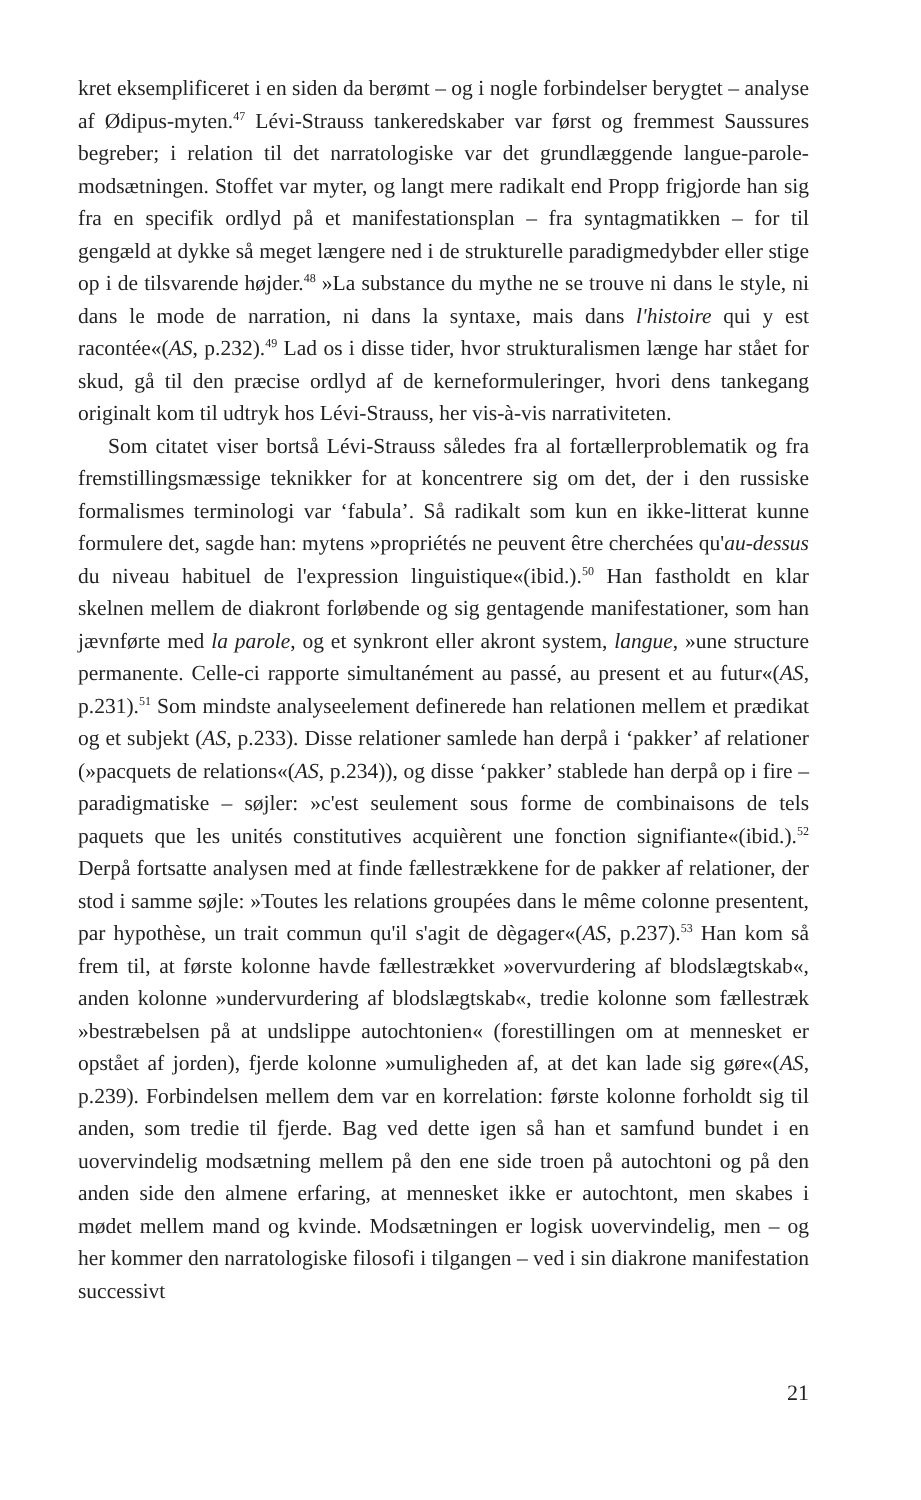kret eksemplificeret i en siden da berømt – og i nogle forbindelser berygtet – analyse af Ødipus-myten.<sup>47</sup> Lévi-Strauss tankeredskaber var først og fremmest Saussures begreber; i relation til det narratologiske var det grundlæggende langue-parole-modsætningen. Stoffet var myter, og langt mere radikalt end Propp frigjorde han sig fra en specifik ordlyd på et manifestationsplan – fra syntagmatikken – for til gengæld at dykke så meget længere ned i de strukturelle paradigmedybder eller stige op i de tilsvarende højder.<sup>48</sup> »La substance du mythe ne se trouve ni dans le style, ni dans le mode de narration, ni dans la syntaxe, mais dans l'histoire qui y est racontée«(AS, p.232).<sup>49</sup> Lad os i disse tider, hvor strukturalismen længe har stået for skud, gå til den præcise ordlyd af de kerneformuleringer, hvori dens tankegang originalt kom til udtryk hos Lévi-Strauss, her vis-à-vis narrativiteten.
Som citatet viser bortså Lévi-Strauss således fra al fortællerproblematik og fra fremstillingsmæssige teknikker for at koncentrere sig om det, der i den russiske formalismes terminologi var ‘fabula’. Så radikalt som kun en ikke-litterat kunne formulere det, sagde han: mytens »propriétés ne peuvent être cherchées qu'au-dessus du niveau habituel de l'expression linguistique«(ibid.).<sup>50</sup> Han fastholdt en klar skelnen mellem de diakront forløbende og sig gentagende manifestationer, som han jævnførte med la parole, og et synkront eller akront system, langue, »une structure permanente. Celle-ci rapporte simultanément au passé, au present et au futur«(AS, p.231).<sup>51</sup> Som mindste analyseelement definerede han relationen mellem et prædikat og et subjekt (AS, p.233). Disse relationer samlede han derpå i ‘pakker’ af relationer (»pacquets de relations«(AS, p.234)), og disse ‘pakker’ stablede han derpå op i fire – paradigmatiske – søjler: »c'est seulement sous forme de combinaisons de tels paquets que les unités constitutives acquièrent une fonction signifiante«(ibid.).<sup>52</sup> Derpå fortsatte analysen med at finde fællestrækkene for de pakker af relationer, der stod i samme søjle: »Toutes les relations groupées dans le même colonne presentent, par hypothèse, un trait commun qu'il s'agit de dègager«(AS, p.237).<sup>53</sup> Han kom så frem til, at første kolonne havde fællestrækket »overvurdering af blodslægtskab«, anden kolonne »undervurdering af blodslægtskab«, tredie kolonne som fællestræk »bestræbelsen på at undslippe autochtonien« (forestillingen om at mennesket er opstået af jorden), fjerde kolonne »umuligheden af, at det kan lade sig gøre«(AS, p.239). Forbindelsen mellem dem var en korrelation: første kolonne forholdt sig til anden, som tredie til fjerde. Bag ved dette igen så han et samfund bundet i en uovervindelig modsætning mellem på den ene side troen på autochtoni og på den anden side den almene erfaring, at mennesket ikke er autochtont, men skabes i mødet mellem mand og kvinde. Modsætningen er logisk uovervindelig, men – og her kommer den narratologiske filosofi i tilgangen – ved i sin diakrone manifestation successivt
21